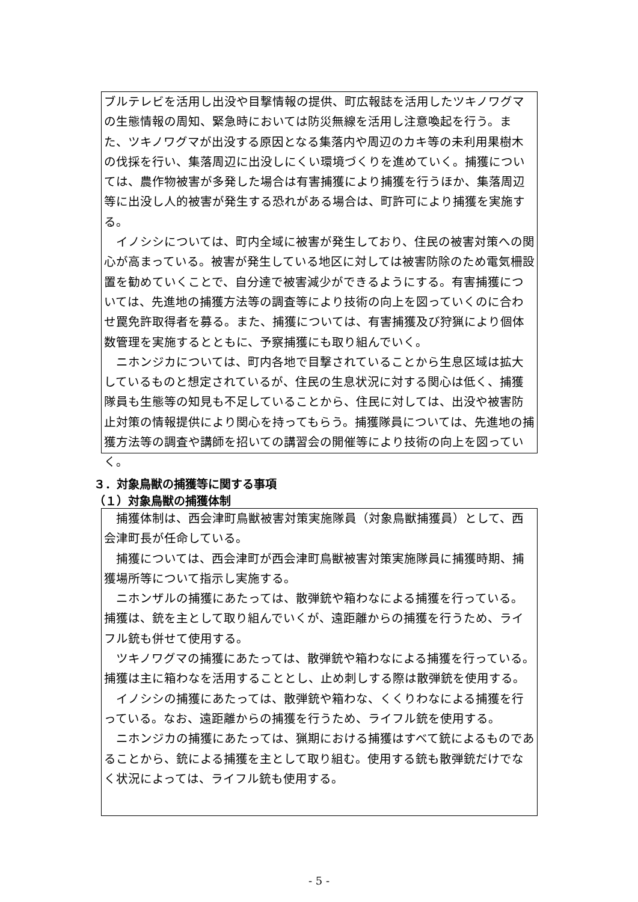ブルテレビを活用し出没や目撃情報の提供、町広報誌を活用したツキノワグマの生態情報の周知、緊急時においては防災無線を活用し注意喚起を行う。また、ツキノワグマが出没する原因となる集落内や周辺のカキ等の未利用果樹木の伐採を行い、集落周辺に出没しにくい環境づくりを進めていく。捕獲については、農作物被害が多発した場合は有害捕獲により捕獲を行うほか、集落周辺等に出没し人的被害が発生する恐れがある場合は、町許可により捕獲を実施する。
イノシシについては、町内全域に被害が発生しており、住民の被害対策への関心が高まっている。被害が発生している地区に対しては被害防除のため電気柵設置を勧めていくことで、自分達で被害減少ができるようにする。有害捕獲については、先進地の捕獲方法等の調査等により技術の向上を図っていくのに合わせ罠免許取得者を募る。また、捕獲については、有害捕獲及び狩猟により個体数管理を実施するとともに、予察捕獲にも取り組んでいく。
ニホンジカについては、町内各地で目撃されていることから生息区域は拡大しているものと想定されているが、住民の生息状況に対する関心は低く、捕獲隊員も生態等の知見も不足していることから、住民に対しては、出没や被害防止対策の情報提供により関心を持ってもらう。捕獲隊員については、先進地の捕獲方法等の調査や講師を招いての講習会の開催等により技術の向上を図っていく。
３．対象鳥獣の捕獲等に関する事項
（１）対象鳥獣の捕獲体制
捕獲体制は、西会津町鳥獣被害対策実施隊員（対象鳥獣捕獲員）として、西会津町長が任命している。
捕獲については、西会津町が西会津町鳥獣被害対策実施隊員に捕獲時期、捕獲場所等について指示し実施する。
ニホンザルの捕獲にあたっては、散弾銃や箱わなによる捕獲を行っている。捕獲は、銃を主として取り組んでいくが、遠距離からの捕獲を行うため、ライフル銃も併せて使用する。
ツキノワグマの捕獲にあたっては、散弾銃や箱わなによる捕獲を行っている。捕獲は主に箱わなを活用することとし、止め刺しする際は散弾銃を使用する。
イノシシの捕獲にあたっては、散弾銃や箱わな、くくりわなによる捕獲を行っている。なお、遠距離からの捕獲を行うため、ライフル銃を使用する。
ニホンジカの捕獲にあたっては、猟期における捕獲はすべて銃によるものであることから、銃による捕獲を主として取り組む。使用する銃も散弾銃だけでなく状況によっては、ライフル銃も使用する。
- 5 -